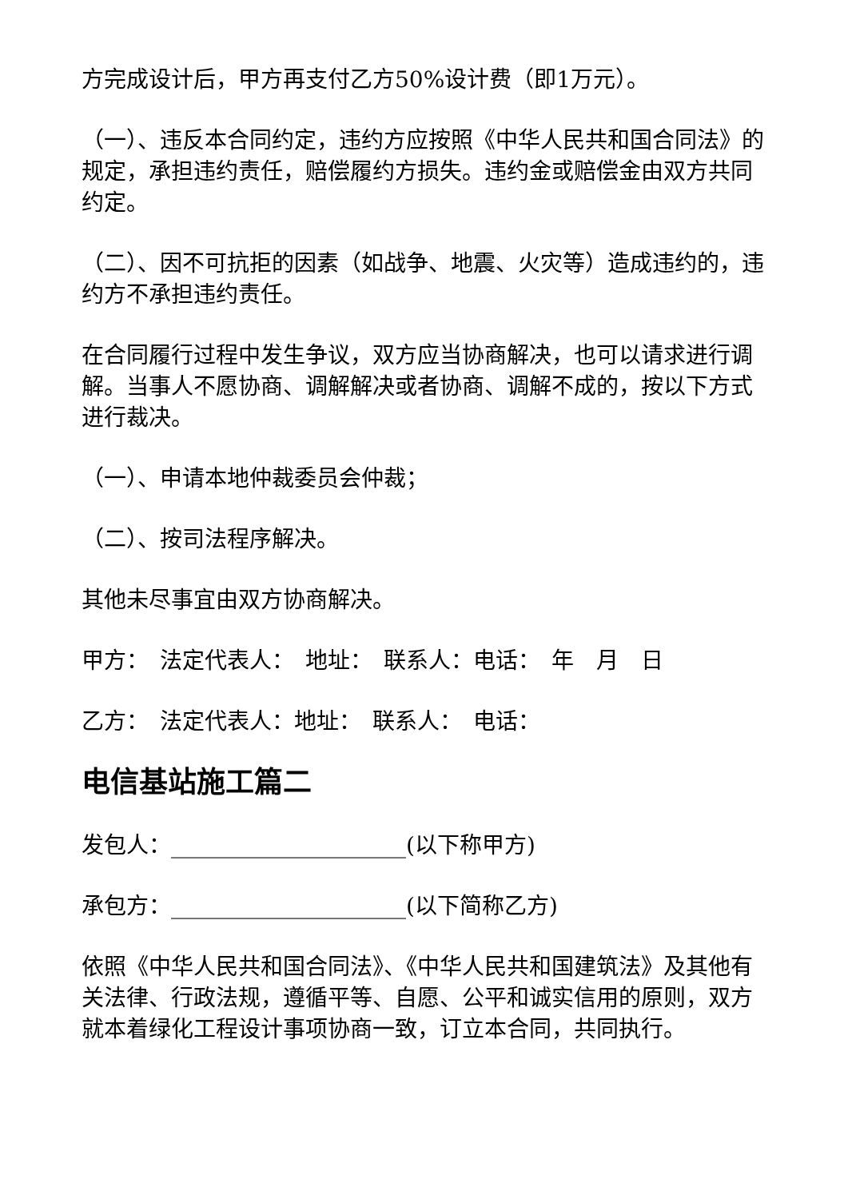方完成设计后，甲方再支付乙方50%设计费（即1万元）。
（一）、违反本合同约定，违约方应按照《中华人民共和国合同法》的规定，承担违约责任，赔偿履约方损失。违约金或赔偿金由双方共同约定。
（二）、因不可抗拒的因素（如战争、地震、火灾等）造成违约的，违约方不承担违约责任。
在合同履行过程中发生争议，双方应当协商解决，也可以请求进行调解。当事人不愿协商、调解解决或者协商、调解不成的，按以下方式进行裁决。
（一）、申请本地仲裁委员会仲裁；
（二）、按司法程序解决。
其他未尽事宜由双方协商解决。
甲方：　法定代表人：　地址：　联系人：电话：　年　月　日
乙方：　法定代表人：地址：　联系人：　电话：
电信基站施工篇二
发包人：_____________________(以下称甲方)
承包方：_____________________(以下简称乙方)
依照《中华人民共和国合同法》、《中华人民共和国建筑法》及其他有关法律、行政法规，遵循平等、自愿、公平和诚实信用的原则，双方就本着绿化工程设计事项协商一致，订立本合同，共同执行。